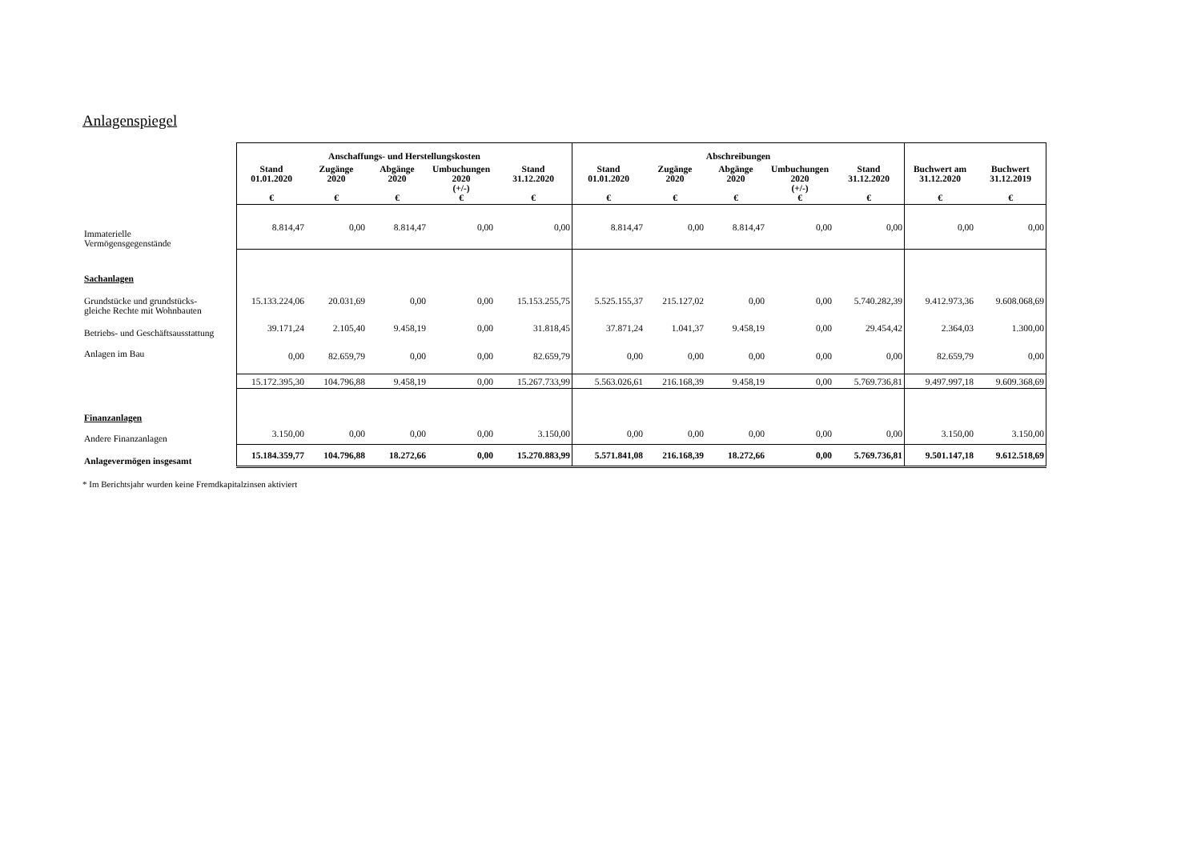Anlagenspiegel
| | Anschaffungs- und Herstellungskosten | | | | | Abschreibungen | | | | | | |
| | Stand 01.01.2020 € | Zugänge 2020 € | Abgänge 2020 € | Umbuchungen 2020 (+/-) € | Stand 31.12.2020 € | Stand 01.01.2020 € | Zugänge 2020 € | Abgänge 2020 € | Umbuchungen 2020 (+/-) € | Stand 31.12.2020 € | Buchwert am 31.12.2020 € | Buchwert 31.12.2019 € |
| Immaterielle Vermögensgegenstände | 8.814,47 | 0,00 | 8.814,47 | 0,00 | 0,00 | 8.814,47 | 0,00 | 8.814,47 | 0,00 | 0,00 | 0,00 | 0,00 |
| Sachanlagen | | | | | | | | | | | | |
| Grundstücke und grundstücks- gleiche Rechte mit Wohnbauten | 15.133.224,06 | 20.031,69 | 0,00 | 0,00 | 15.153.255,75 | 5.525.155,37 | 215.127,02 | 0,00 | 0,00 | 5.740.282,39 | 9.412.973,36 | 9.608.068,69 |
| Betriebs- und Geschäftsausstattung | 39.171,24 | 2.105,40 | 9.458,19 | 0,00 | 31.818,45 | 37.871,24 | 1.041,37 | 9.458,19 | 0,00 | 29.454,42 | 2.364,03 | 1.300,00 |
| Anlagen im Bau | 0,00 | 82.659,79 | 0,00 | 0,00 | 82.659,79 | 0,00 | 0,00 | 0,00 | 0,00 | 0,00 | 82.659,79 | 0,00 |
| | 15.172.395,30 | 104.796,88 | 9.458,19 | 0,00 | 15.267.733,99 | 5.563.026,61 | 216.168,39 | 9.458,19 | 0,00 | 5.769.736,81 | 9.497.997,18 | 9.609.368,69 |
| Finanzanlagen | | | | | | | | | | | | |
| Andere Finanzanlagen | 3.150,00 | 0,00 | 0,00 | 0,00 | 3.150,00 | 0,00 | 0,00 | 0,00 | 0,00 | 0,00 | 3.150,00 | 3.150,00 |
| Anlagevermögen insgesamt | 15.184.359,77 | 104.796,88 | 18.272,66 | 0,00 | 15.270.883,99 | 5.571.841,08 | 216.168,39 | 18.272,66 | 0,00 | 5.769.736,81 | 9.501.147,18 | 9.612.518,69 |
* Im Berichtsjahr wurden keine Fremdkapitalzinsen aktiviert